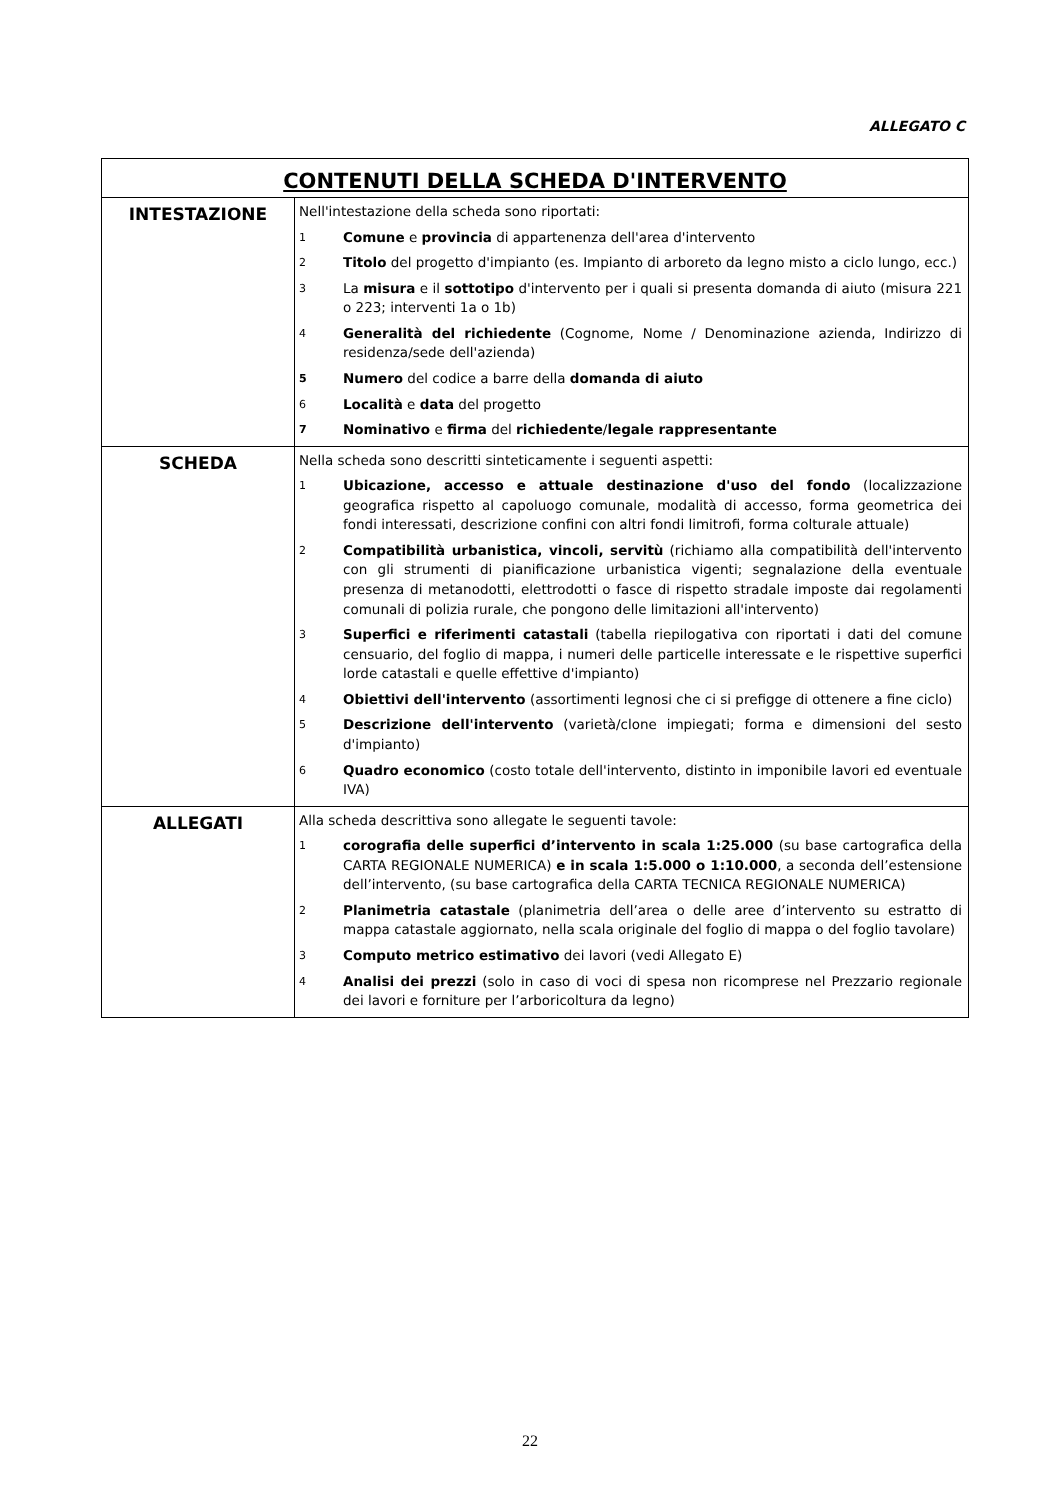ALLEGATO C
| CONTENUTI DELLA SCHEDA D'INTERVENTO | |
| --- | --- |
| INTESTAZIONE | Nell'intestazione della scheda sono riportati: 1 Comune e provincia di appartenenza dell'area d'intervento 2 Titolo del progetto d'impianto (es. Impianto di arboreto da legno misto a ciclo lungo, ecc.) 3 La misura e il sottotipo d'intervento per i quali si presenta domanda di aiuto (misura 221 o 223; interventi 1a o 1b) 4 Generalità del richiedente (Cognome, Nome / Denominazione azienda, Indirizzo di residenza/sede dell'azienda) 5 Numero del codice a barre della domanda di aiuto 6 Località e data del progetto 7 Nominativo e firma del richiedente / legale rappresentante |
| SCHEDA | Nella scheda sono descritti sinteticamente i seguenti aspetti: 1 Ubicazione, accesso e attuale destinazione d'uso del fondo (localizzazione geografica rispetto al capoluogo comunale, modalità di accesso, forma geometrica dei fondi interessati, descrizione confini con altri fondi limitrofi, forma colturale attuale) 2 Compatibilità urbanistica, vincoli, servitù (richiamo alla compatibilità dell'intervento con gli strumenti di pianificazione urbanistica vigenti; segnalazione della eventuale presenza di metanodotti, elettrodotti o fasce di rispetto stradale imposte dai regolamenti comunali di polizia rurale, che pongono delle limitazioni all'intervento) 3 Superfici e riferimenti catastali (tabella riepilogativa con riportati i dati del comune censuario, del foglio di mappa, i numeri delle particelle interessate e le rispettive superfici lorde catastali e quelle effettive d'impianto) 4 Obiettivi dell'intervento (assortimenti legnosi che ci si prefigge di ottenere a fine ciclo) 5 Descrizione dell'intervento (varietà/clone impiegati; forma e dimensioni del sesto d'impianto) 6 Quadro economico (costo totale dell'intervento, distinto in imponibile lavori ed eventuale IVA) |
| ALLEGATI | Alla scheda descrittiva sono allegate le seguenti tavole: 1 corografia delle superfici d’intervento in scala 1:25.000 (su base cartografica della CARTA REGIONALE NUMERICA) e in scala 1:5.000 o 1:10.000 , a seconda dell’estensione dell’intervento, (su base cartografica della CARTA TECNICA REGIONALE NUMERICA) 2 Planimetria catastale (planimetria dell’area o delle aree d’intervento su estratto di mappa catastale aggiornato, nella scala originale del foglio di mappa o del foglio tavolare) 3 Computo metrico estimativo dei lavori (vedi Allegato E) 4 Analisi dei prezzi (solo in caso di voci di spesa non ricomprese nel Prezzario regionale dei lavori e forniture per l’arboricoltura da legno) |
22